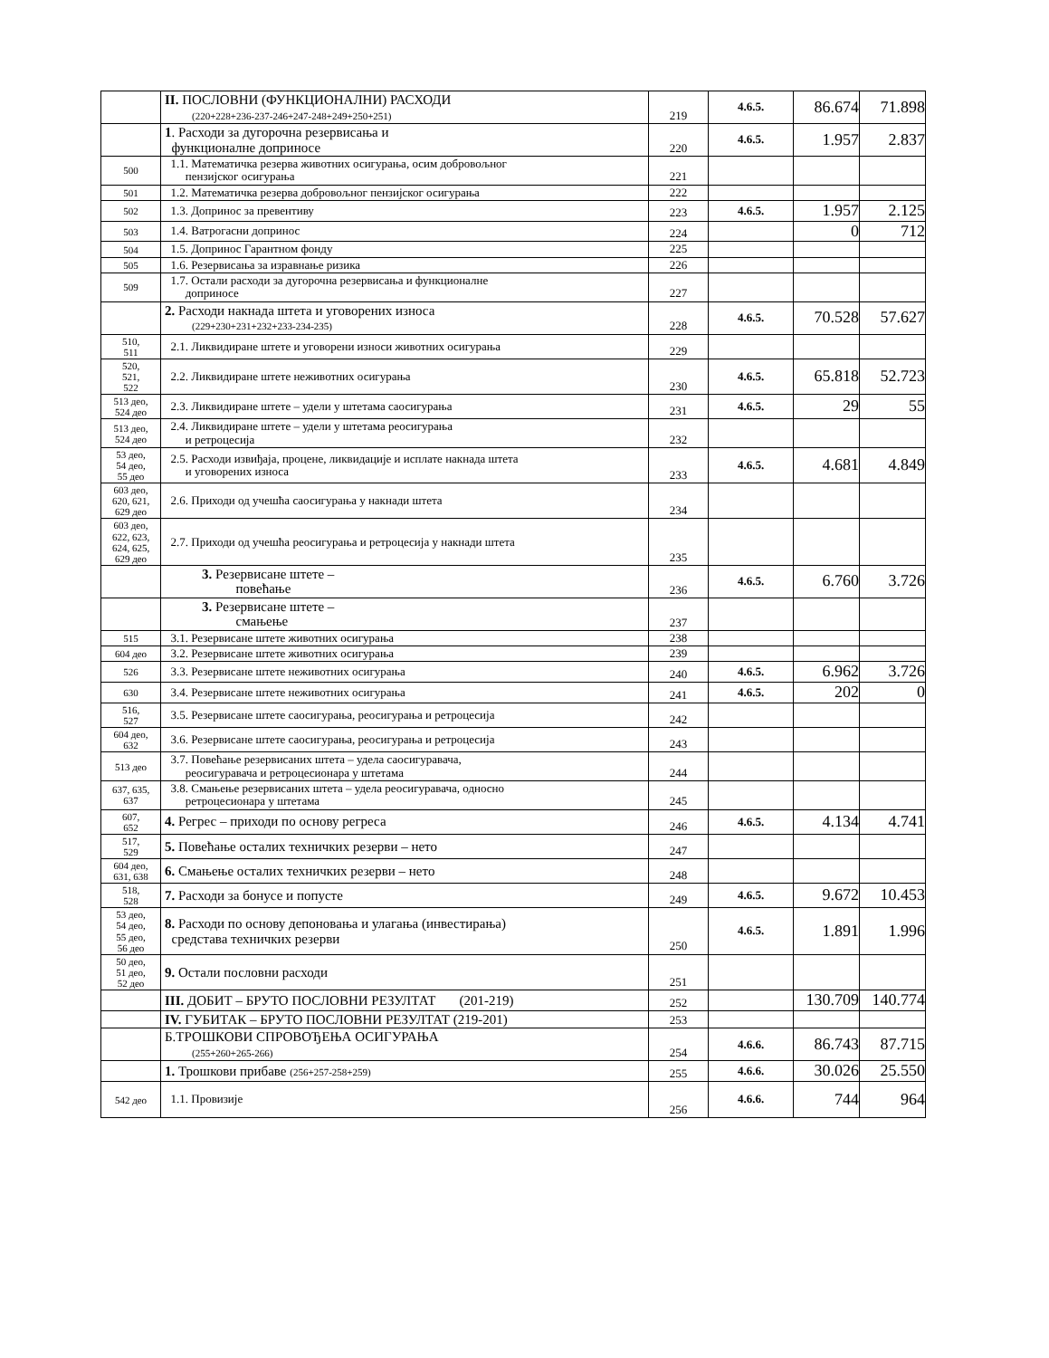| | II. ПОСЛОВНИ (ФУНКЦИОНАЛНИ) РАСХОДИ (220+228+236-237-246+247-248+249+250+251) | 219 | 4.6.5. | 86.674 | 71.898 |
| | 1 . Расходи за дугорочна резервисања и функционалне доприносе | 220 | 4.6.5. | 1.957 | 2.837 |
| 500 | 1.1. Математичка резерва животних осигурања, осим добровољног пензијског осигурања | 221 | | | |
| 501 | 1.2. Математичка резерва добровољног пензијског осигурања | 222 | | | |
| 502 | 1.3. Допринос за превентиву | 223 | 4.6.5. | 1.957 | 2.125 |
| 503 | 1.4. Ватрогасни допринос | 224 | | 0 | 712 |
| 504 | 1.5. Допринос Гарантном фонду | 225 | | | |
| 505 | 1.6. Резервисања за изравнање ризика | 226 | | | |
| 509 | 1.7. Остали расходи за дугорочна резервисања и функционалне доприносе | 227 | | | |
| | 2. Расходи накнада штета и уговорених износа (229+230+231+232+233-234-235) | 228 | 4.6.5. | 70.528 | 57.627 |
| 510, 511 | 2.1. Ликвидиране штете и уговорени износи животних осигурања | 229 | | | |
| 520, 521, 522 | 2.2. Ликвидиране штете неживотних осигурања | 230 | 4.6.5. | 65.818 | 52.723 |
| 513 део, 524 део | 2.3. Ликвидиране штете – удели у штетама саосигурања | 231 | 4.6.5. | 29 | 55 |
| 513 део, 524 део | 2.4. Ликвидиране штете – удели у штетама реосигурања и ретроцесија | 232 | | | |
| 53 део, 54 део, 55 део | 2.5. Расходи извиђаја, процене, ликвидације и исплате накнада штета и уговорених износа | 233 | 4.6.5. | 4.681 | 4.849 |
| 603 део, 620, 621, 629 део | 2.6. Приходи од учешћа саосигурања у накнади штета | 234 | | | |
| 603 део, 622, 623, 624, 625, 629 део | 2.7. Приходи од учешћа реосигурања и ретроцесија у накнади штета | 235 | | | |
| | 3. Резервисане штете – повећање | 236 | 4.6.5. | 6.760 | 3.726 |
| | 3. Резервисане штете – смањење | 237 | | | |
| 515 | 3.1. Резервисане штете животних осигурања | 238 | | | |
| 604 део | 3.2. Резервисане штете животних осигурања | 239 | | | |
| 526 | 3.3. Резервисане штете неживотних осигурања | 240 | 4.6.5. | 6.962 | 3.726 |
| 630 | 3.4. Резервисане штете неживотних осигурања | 241 | 4.6.5. | 202 | 0 |
| 516, 527 | 3.5. Резервисане штете саосигурања, реосигурања и ретроцесија | 242 | | | |
| 604 део, 632 | 3.6. Резервисане штете саосигурања, реосигурања и ретроцесија | 243 | | | |
| 513 део | 3.7. Повећање резервисаних штета – удела саосигуравача, реосигуравача и ретроцесионара у штетама | 244 | | | |
| 637, 635, 637 | 3.8. Смањење резервисаних штета – удела реосигуравача, односно ретроцесионара у штетама | 245 | | | |
| 607, 652 | 4. Регрес – приходи по основу регреса | 246 | 4.6.5. | 4.134 | 4.741 |
| 517, 529 | 5. Повећање осталих техничких резерви – нето | 247 | | | |
| 604 део, 631, 638 | 6. Смањење осталих техничких резерви – нето | 248 | | | |
| 518, 528 | 7. Расходи за бонусе и попусте | 249 | 4.6.5. | 9.672 | 10.453 |
| 53 део, 54 део, 55 део, 56 део | 8. Расходи по основу депоновања и улагања (инвестирања) средстава техничких резерви | 250 | 4.6.5. | 1.891 | 1.996 |
| 50 део, 51 део, 52 део | 9. Остали пословни расходи | 251 | | | |
| | III. ДОБИТ – БРУТО ПОСЛОВНИ РЕЗУЛТАТ (201-219) | 252 | | 130.709 | 140.774 |
| | IV. ГУБИТАК – БРУТО ПОСЛОВНИ РЕЗУЛТАТ (219-201) | 253 | | | |
| | Б.ТРОШКОВИ СПРОВОЂЕЊА ОСИГУРАЊА (255+260+265-266) | 254 | 4.6.6. | 86.743 | 87.715 |
| | 1. Трошкови прибаве (256+257-258+259) | 255 | 4.6.6. | 30.026 | 25.550 |
| 542 део | 1.1. Провизије | 256 | 4.6.6. | 744 | 964 |